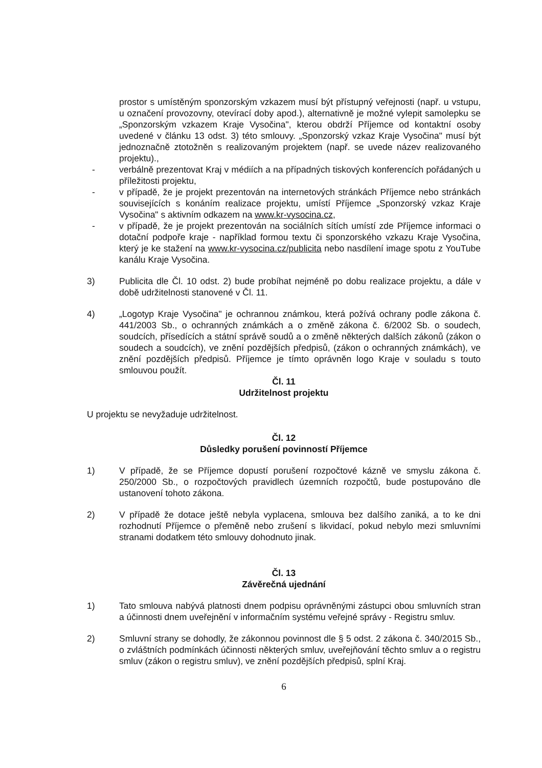prostor s umístěným sponzorským vzkazem musí být přístupný veřejnosti (např. u vstupu, u označení provozovny, otevírací doby apod.), alternativně je možné vylepit samolepku se „Sponzorským vzkazem Kraje Vysočina", kterou obdrží Příjemce od kontaktní osoby uvedené v článku 13 odst. 3) této smlouvy. „Sponzorský vzkaz Kraje Vysočina" musí být jednoznačně ztotožněn s realizovaným projektem (např. se uvede název realizovaného projektu).,
- verbálně prezentovat Kraj v médiích a na případných tiskových konferencích pořádaných u příležitosti projektu,
- v případě, že je projekt prezentován na internetových stránkách Příjemce nebo stránkách souvisejících s konáním realizace projektu, umístí Příjemce „Sponzorský vzkaz Kraje Vysočina" s aktivním odkazem na www.kr-vysocina.cz,
- v případě, že je projekt prezentován na sociálních sítích umístí zde Příjemce informaci o dotační podpoře kraje - například formou textu či sponzorského vzkazu Kraje Vysočina, který je ke stažení na www.kr-vysocina.cz/publicita nebo nasdílení image spotu z YouTube kanálu Kraje Vysočina.
3) Publicita dle Čl. 10 odst. 2) bude probíhat nejméně po dobu realizace projektu, a dále v době udržitelnosti stanovené v Čl. 11.
4) „Logotyp Kraje Vysočina" je ochrannou známkou, která požívá ochrany podle zákona č. 441/2003 Sb., o ochranných známkách a o změně zákona č. 6/2002 Sb. o soudech, soudcích, přísedících a státní správě soudů a o změně některých dalších zákonů (zákon o soudech a soudcích), ve znění pozdějších předpisů, (zákon o ochranných známkách), ve znění pozdějších předpisů. Příjemce je tímto oprávněn logo Kraje v souladu s touto smlouvou použít.
Čl. 11
Udržitelnost projektu
U projektu se nevyžaduje udržitelnost.
Čl. 12
Důsledky porušení povinností Příjemce
1) V případě, že se Příjemce dopustí porušení rozpočtové kázně ve smyslu zákona č. 250/2000 Sb., o rozpočtových pravidlech územních rozpočtů, bude postupováno dle ustanovení tohoto zákona.
2) V případě že dotace ještě nebyla vyplacena, smlouva bez dalšího zaniká, a to ke dni rozhodnutí Příjemce o přeměně nebo zrušení s likvidací, pokud nebylo mezi smluvními stranami dodatkem této smlouvy dohodnuto jinak.
Čl. 13
Závěrečná ujednání
1) Tato smlouva nabývá platnosti dnem podpisu oprávněnými zástupci obou smluvních stran a účinnosti dnem uveřejnění v informačním systému veřejné správy - Registru smluv.
2) Smluvní strany se dohodly, že zákonnou povinnost dle § 5 odst. 2 zákona č. 340/2015 Sb., o zvláštních podmínkách účinnosti některých smluv, uveřejňování těchto smluv a o registru smluv (zákon o registru smluv), ve znění pozdějších předpisů, splní Kraj.
6